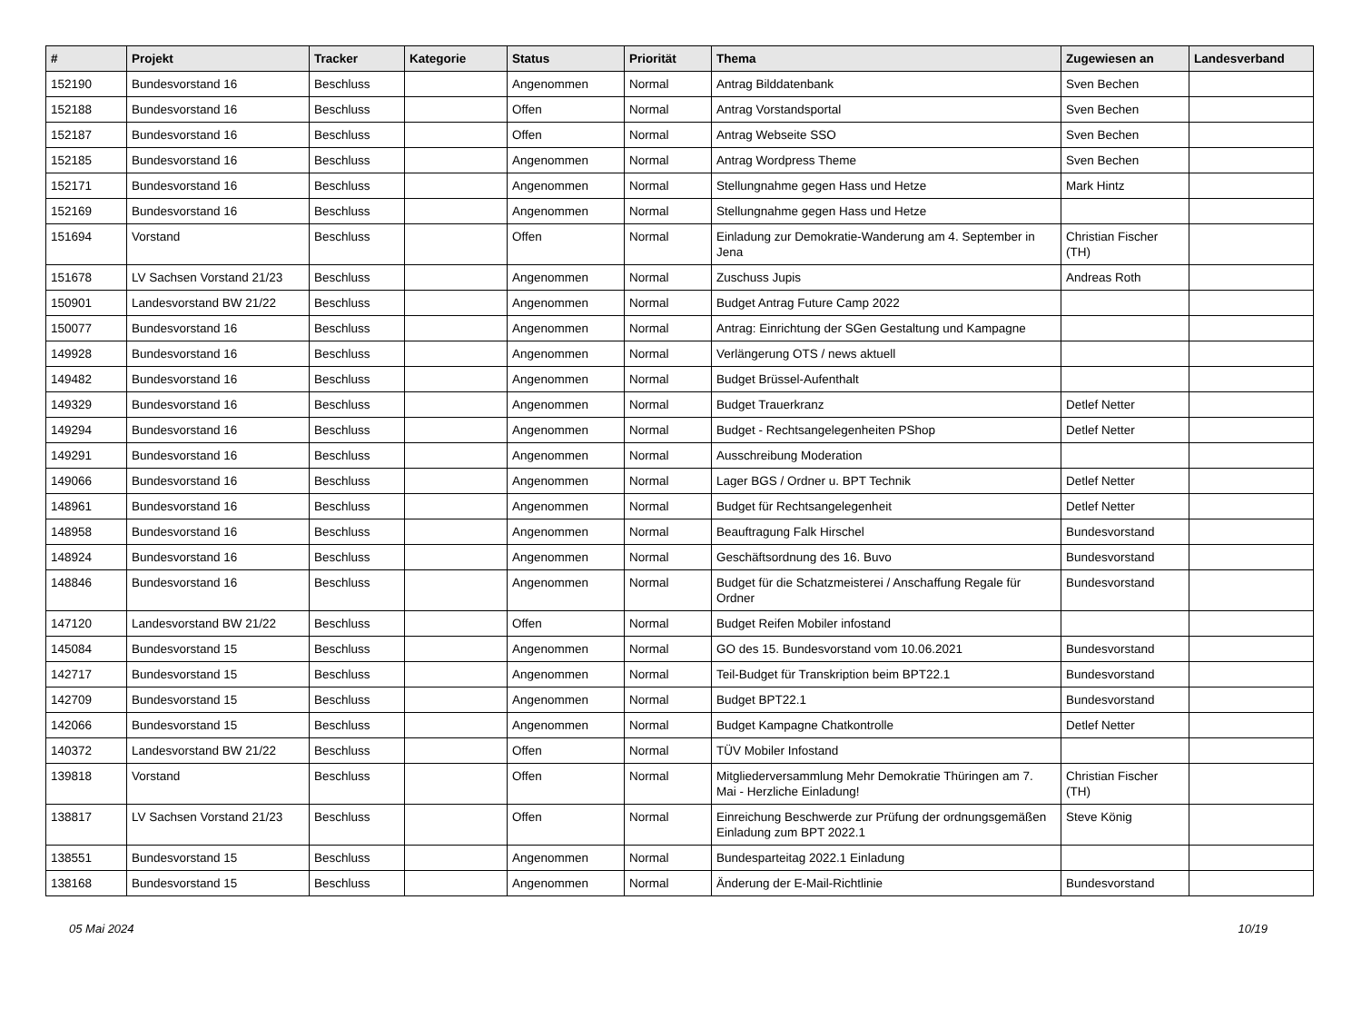| # | Projekt | Tracker | Kategorie | Status | Priorität | Thema | Zugewiesen an | Landesverband |
| --- | --- | --- | --- | --- | --- | --- | --- | --- |
| 152190 | Bundesvorstand 16 | Beschluss | | Angenommen | Normal | Antrag Bilddatenbank | Sven Bechen | |
| 152188 | Bundesvorstand 16 | Beschluss | | Offen | Normal | Antrag Vorstandsportal | Sven Bechen | |
| 152187 | Bundesvorstand 16 | Beschluss | | Offen | Normal | Antrag Webseite SSO | Sven Bechen | |
| 152185 | Bundesvorstand 16 | Beschluss | | Angenommen | Normal | Antrag Wordpress Theme | Sven Bechen | |
| 152171 | Bundesvorstand 16 | Beschluss | | Angenommen | Normal | Stellungnahme gegen Hass und Hetze | Mark Hintz | |
| 152169 | Bundesvorstand 16 | Beschluss | | Angenommen | Normal | Stellungnahme gegen Hass und Hetze | | |
| 151694 | Vorstand | Beschluss | | Offen | Normal | Einladung zur Demokratie-Wanderung am 4. September in Jena | Christian Fischer (TH) | |
| 151678 | LV Sachsen Vorstand 21/23 | Beschluss | | Angenommen | Normal | Zuschuss Jupis | Andreas Roth | |
| 150901 | Landesvorstand BW 21/22 | Beschluss | | Angenommen | Normal | Budget Antrag Future Camp 2022 | | |
| 150077 | Bundesvorstand 16 | Beschluss | | Angenommen | Normal | Antrag: Einrichtung der SGen Gestaltung und Kampagne | | |
| 149928 | Bundesvorstand 16 | Beschluss | | Angenommen | Normal | Verlängerung OTS / news aktuell | | |
| 149482 | Bundesvorstand 16 | Beschluss | | Angenommen | Normal | Budget Brüssel-Aufenthalt | | |
| 149329 | Bundesvorstand 16 | Beschluss | | Angenommen | Normal | Budget Trauerkranz | Detlef Netter | |
| 149294 | Bundesvorstand 16 | Beschluss | | Angenommen | Normal | Budget - Rechtsangelegenheiten PShop | Detlef Netter | |
| 149291 | Bundesvorstand 16 | Beschluss | | Angenommen | Normal | Ausschreibung Moderation | | |
| 149066 | Bundesvorstand 16 | Beschluss | | Angenommen | Normal | Lager BGS / Ordner u. BPT Technik | Detlef Netter | |
| 148961 | Bundesvorstand 16 | Beschluss | | Angenommen | Normal | Budget für Rechtsangelegenheit | Detlef Netter | |
| 148958 | Bundesvorstand 16 | Beschluss | | Angenommen | Normal | Beauftragung Falk Hirschel | Bundesvorstand | |
| 148924 | Bundesvorstand 16 | Beschluss | | Angenommen | Normal | Geschäftsordnung des 16. Buvo | Bundesvorstand | |
| 148846 | Bundesvorstand 16 | Beschluss | | Angenommen | Normal | Budget für die Schatzmeisterei / Anschaffung Regale für Ordner | Bundesvorstand | |
| 147120 | Landesvorstand BW 21/22 | Beschluss | | Offen | Normal | Budget Reifen Mobiler infostand | | |
| 145084 | Bundesvorstand 15 | Beschluss | | Angenommen | Normal | GO des 15. Bundesvorstand vom 10.06.2021 | Bundesvorstand | |
| 142717 | Bundesvorstand 15 | Beschluss | | Angenommen | Normal | Teil-Budget für Transkription beim BPT22.1 | Bundesvorstand | |
| 142709 | Bundesvorstand 15 | Beschluss | | Angenommen | Normal | Budget BPT22.1 | Bundesvorstand | |
| 142066 | Bundesvorstand 15 | Beschluss | | Angenommen | Normal | Budget Kampagne Chatkontrolle | Detlef Netter | |
| 140372 | Landesvorstand BW 21/22 | Beschluss | | Offen | Normal | TÜV Mobiler Infostand | | |
| 139818 | Vorstand | Beschluss | | Offen | Normal | Mitgliederversammlung Mehr Demokratie Thüringen am 7. Mai - Herzliche Einladung! | Christian Fischer (TH) | |
| 138817 | LV Sachsen Vorstand 21/23 | Beschluss | | Offen | Normal | Einreichung Beschwerde zur Prüfung der ordnungsgemäßen Einladung zum BPT 2022.1 | Steve König | |
| 138551 | Bundesvorstand 15 | Beschluss | | Angenommen | Normal | Bundesparteitag 2022.1 Einladung | | |
| 138168 | Bundesvorstand 15 | Beschluss | | Angenommen | Normal | Änderung der E-Mail-Richtlinie | Bundesvorstand | |
05 Mai 2024 10/19